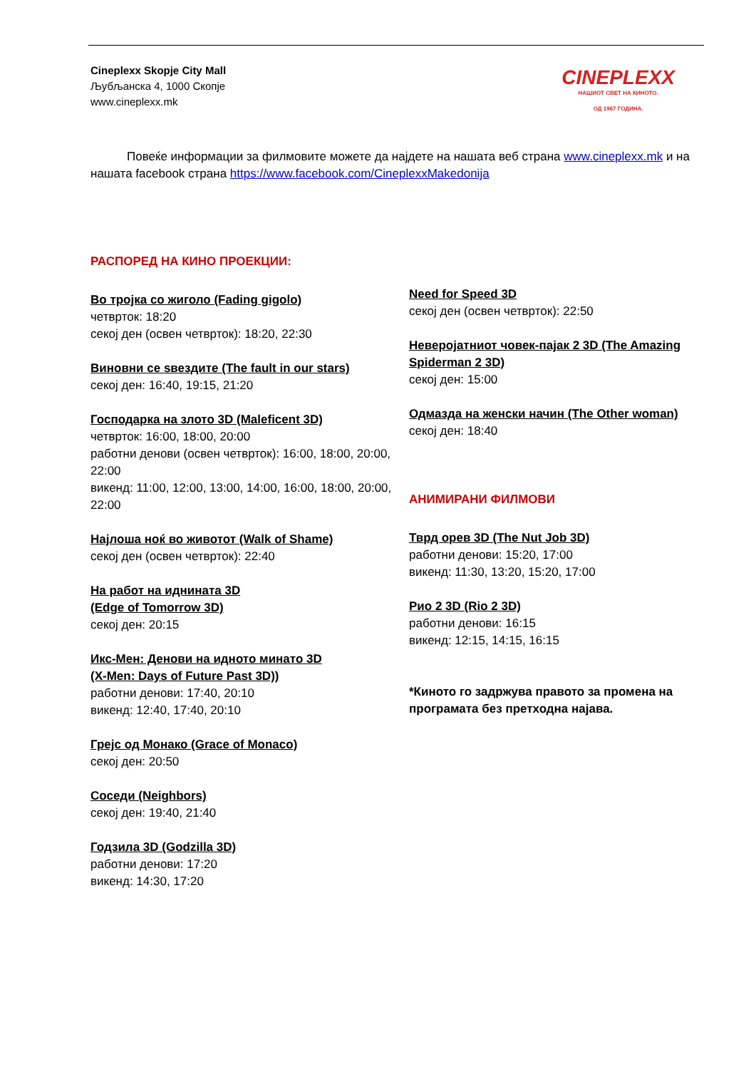Cineplexx Skopje City Mall
Љубљанска 4, 1000 Скопје
www.cineplexx.mk
CINEPLEXX
НАШИОТ СВЕТ НА КИНОТО.
ОД 1967 ГОДИНА.
   Повеќе информации за филмовите можете да најдете на нашата веб страна www.cineplexx.mk и на нашата facebook страна https://www.facebook.com/CineplexxMakedonija
РАСПОРЕД НА КИНО ПРОЕКЦИИ:
Во тројка со жиголо (Fading gigolo)
четврток: 18:20
секој ден (освен четврток): 18:20, 22:30
Виновни се ѕвездите (The fault in our stars)
секој ден: 16:40, 19:15, 21:20
Господарка на злото 3D (Maleficent 3D)
четврток: 16:00, 18:00, 20:00
работни денови (освен четврток): 16:00, 18:00, 20:00, 22:00
викенд: 11:00, 12:00, 13:00, 14:00, 16:00, 18:00, 20:00, 22:00
Најлоша ноќ во животот (Walk of Shame)
секој ден (освен четврток): 22:40
На работ на иднината 3D
(Edge of Tomorrow 3D)
секој ден: 20:15
Икс-Мен: Денови на идното минато 3D
(X-Men: Days of Future Past 3D))
работни денови: 17:40, 20:10
викенд: 12:40, 17:40, 20:10
Грејс од Монако (Grace of Monaco)
секој ден: 20:50
Соседи (Neighbors)
секој ден: 19:40, 21:40
Годзила 3D (Godzilla 3D)
работни денови: 17:20
викенд: 14:30, 17:20
Need for Speed 3D
секој ден (освен четврток): 22:50
Неверојатниот човек-пајак 2 3D (The Amazing Spiderman 2 3D)
секој ден: 15:00
Одмазда на женски начин (The Other woman)
секој ден: 18:40
АНИМИРАНИ ФИЛМОВИ
Тврд орев 3D (The Nut Job 3D)
работни денови: 15:20, 17:00
викенд: 11:30, 13:20, 15:20, 17:00
Рио 2 3D (Rio 2 3D)
работни денови: 16:15
викенд: 12:15, 14:15, 16:15
*Киното го задржува правото за промена на програмата без претходна најава.